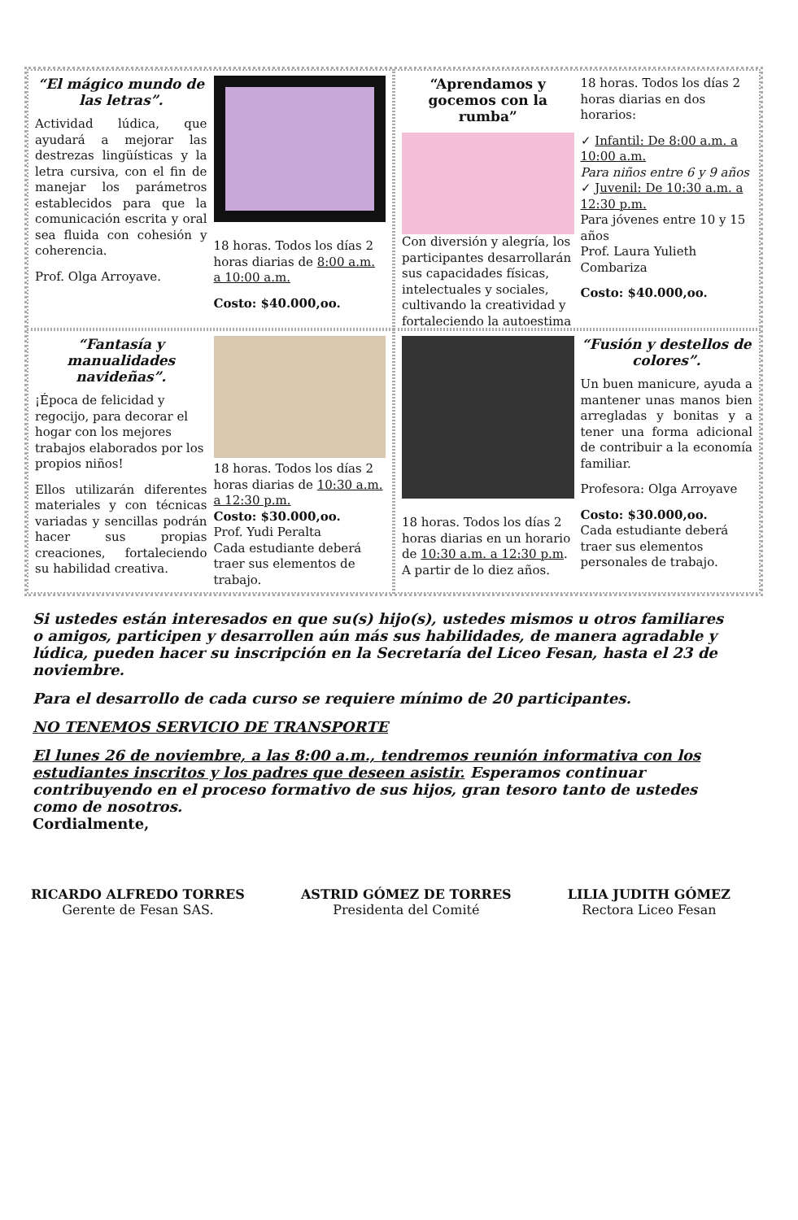“El mágico mundo de las letras”.
Actividad lúdica, que ayudará a mejorar las destrezas lingüísticas y la letra cursiva, con el fin de manejar los parámetros establecidos para que la comunicación escrita y oral sea fluida con cohesión y coherencia.
Prof. Olga Arroyave.
18 horas. Todos los días 2 horas diarias de 8:00 a.m. a 10:00 a.m.
Costo: $40.000,oo.
“Aprendamos y gocemos con la rumba”
Con diversión y alegría, los participantes desarrollarán sus capacidades físicas, intelectuales y sociales, cultivando la creatividad y fortaleciendo la autoestima
18 horas. Todos los días 2 horas diarias en dos horarios:
✓ Infantil: De 8:00 a.m. a 10:00 a.m.
Para niños entre 6 y 9 años
✓ Juvenil: De 10:30 a.m. a 12:30 p.m.
Para jóvenes entre 10 y 15 años
Prof. Laura Yulieth Combariza
Costo: $40.000,oo.
“Fantasía y manualidades navideñas”.
¡Época de felicidad y regocijo, para decorar el hogar con los mejores trabajos elaborados por los propios niños!
Ellos utilizarán diferentes materiales y con técnicas variadas y sencillas podrán hacer sus propias creaciones, fortaleciendo su habilidad creativa.
18 horas. Todos los días 2 horas diarias de 10:30 a.m. a 12:30 p.m.
Costo: $30.000,oo.
Prof. Yudi Peralta
Cada estudiante deberá traer sus elementos de trabajo.
18 horas. Todos los días 2 horas diarias en un horario de 10:30 a.m. a 12:30 p.m. A partir de lo diez años.
“Fusión y destellos de colores”.
Un buen manicure, ayuda a mantener unas manos bien arregladas y bonitas y a tener una forma adicional de contribuir a la economía familiar.
Profesora: Olga Arroyave
Costo: $30.000,oo.
Cada estudiante deberá traer sus elementos personales de trabajo.
Si ustedes están interesados en que su(s) hijo(s), ustedes mismos u otros familiares o amigos, participen y desarrollen aún más sus habilidades, de manera agradable y lúdica, pueden hacer su inscripción en la Secretaría del Liceo Fesan, hasta el 23 de noviembre.
Para el desarrollo de cada curso se requiere mínimo de 20 participantes.
NO TENEMOS SERVICIO DE TRANSPORTE
El lunes 26 de noviembre, a las 8:00 a.m., tendremos reunión informativa con los estudiantes inscritos y los padres que deseen asistir. Esperamos continuar contribuyendo en el proceso formativo de sus hijos, gran tesoro tanto de ustedes como de nosotros.
Cordialmente,
RICARDO ALFREDO TORRES
Gerente de Fesan SAS.
ASTRID GÓMEZ DE TORRES
Presidenta del Comité
LILIA JUDITH GÓMEZ
Rectora Liceo Fesan